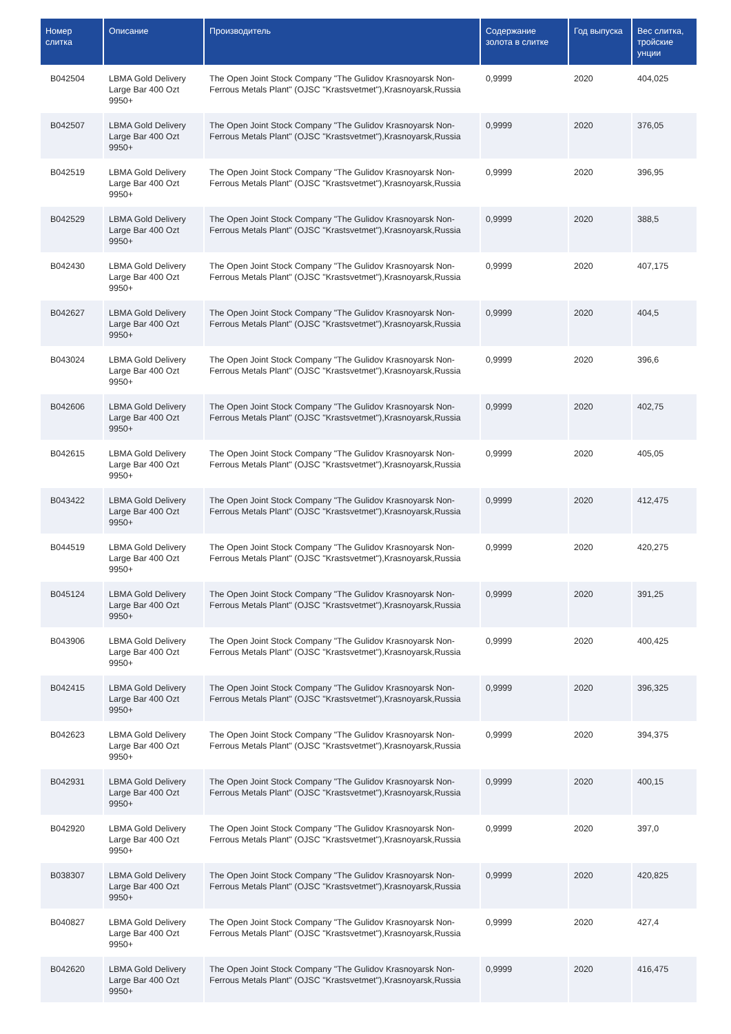| Номер слитка | Описание | Производитель | Содержание золота в слитке | Год выпуска | Вес слитка, тройские унции |
| --- | --- | --- | --- | --- | --- |
| B042504 | LBMA Gold Delivery Large Bar 400 Ozt 9950+ | The Open Joint Stock Company "The Gulidov Krasnoyarsk Non-Ferrous Metals Plant" (OJSC "Krastsvetmet"),Krasnoyarsk,Russia | 0,9999 | 2020 | 404,025 |
| B042507 | LBMA Gold Delivery Large Bar 400 Ozt 9950+ | The Open Joint Stock Company "The Gulidov Krasnoyarsk Non-Ferrous Metals Plant" (OJSC "Krastsvetmet"),Krasnoyarsk,Russia | 0,9999 | 2020 | 376,05 |
| B042519 | LBMA Gold Delivery Large Bar 400 Ozt 9950+ | The Open Joint Stock Company "The Gulidov Krasnoyarsk Non-Ferrous Metals Plant" (OJSC "Krastsvetmet"),Krasnoyarsk,Russia | 0,9999 | 2020 | 396,95 |
| B042529 | LBMA Gold Delivery Large Bar 400 Ozt 9950+ | The Open Joint Stock Company "The Gulidov Krasnoyarsk Non-Ferrous Metals Plant" (OJSC "Krastsvetmet"),Krasnoyarsk,Russia | 0,9999 | 2020 | 388,5 |
| B042430 | LBMA Gold Delivery Large Bar 400 Ozt 9950+ | The Open Joint Stock Company "The Gulidov Krasnoyarsk Non-Ferrous Metals Plant" (OJSC "Krastsvetmet"),Krasnoyarsk,Russia | 0,9999 | 2020 | 407,175 |
| B042627 | LBMA Gold Delivery Large Bar 400 Ozt 9950+ | The Open Joint Stock Company "The Gulidov Krasnoyarsk Non-Ferrous Metals Plant" (OJSC "Krastsvetmet"),Krasnoyarsk,Russia | 0,9999 | 2020 | 404,5 |
| B043024 | LBMA Gold Delivery Large Bar 400 Ozt 9950+ | The Open Joint Stock Company "The Gulidov Krasnoyarsk Non-Ferrous Metals Plant" (OJSC "Krastsvetmet"),Krasnoyarsk,Russia | 0,9999 | 2020 | 396,6 |
| B042606 | LBMA Gold Delivery Large Bar 400 Ozt 9950+ | The Open Joint Stock Company "The Gulidov Krasnoyarsk Non-Ferrous Metals Plant" (OJSC "Krastsvetmet"),Krasnoyarsk,Russia | 0,9999 | 2020 | 402,75 |
| B042615 | LBMA Gold Delivery Large Bar 400 Ozt 9950+ | The Open Joint Stock Company "The Gulidov Krasnoyarsk Non-Ferrous Metals Plant" (OJSC "Krastsvetmet"),Krasnoyarsk,Russia | 0,9999 | 2020 | 405,05 |
| B043422 | LBMA Gold Delivery Large Bar 400 Ozt 9950+ | The Open Joint Stock Company "The Gulidov Krasnoyarsk Non-Ferrous Metals Plant" (OJSC "Krastsvetmet"),Krasnoyarsk,Russia | 0,9999 | 2020 | 412,475 |
| B044519 | LBMA Gold Delivery Large Bar 400 Ozt 9950+ | The Open Joint Stock Company "The Gulidov Krasnoyarsk Non-Ferrous Metals Plant" (OJSC "Krastsvetmet"),Krasnoyarsk,Russia | 0,9999 | 2020 | 420,275 |
| B045124 | LBMA Gold Delivery Large Bar 400 Ozt 9950+ | The Open Joint Stock Company "The Gulidov Krasnoyarsk Non-Ferrous Metals Plant" (OJSC "Krastsvetmet"),Krasnoyarsk,Russia | 0,9999 | 2020 | 391,25 |
| B043906 | LBMA Gold Delivery Large Bar 400 Ozt 9950+ | The Open Joint Stock Company "The Gulidov Krasnoyarsk Non-Ferrous Metals Plant" (OJSC "Krastsvetmet"),Krasnoyarsk,Russia | 0,9999 | 2020 | 400,425 |
| B042415 | LBMA Gold Delivery Large Bar 400 Ozt 9950+ | The Open Joint Stock Company "The Gulidov Krasnoyarsk Non-Ferrous Metals Plant" (OJSC "Krastsvetmet"),Krasnoyarsk,Russia | 0,9999 | 2020 | 396,325 |
| B042623 | LBMA Gold Delivery Large Bar 400 Ozt 9950+ | The Open Joint Stock Company "The Gulidov Krasnoyarsk Non-Ferrous Metals Plant" (OJSC "Krastsvetmet"),Krasnoyarsk,Russia | 0,9999 | 2020 | 394,375 |
| B042931 | LBMA Gold Delivery Large Bar 400 Ozt 9950+ | The Open Joint Stock Company "The Gulidov Krasnoyarsk Non-Ferrous Metals Plant" (OJSC "Krastsvetmet"),Krasnoyarsk,Russia | 0,9999 | 2020 | 400,15 |
| B042920 | LBMA Gold Delivery Large Bar 400 Ozt 9950+ | The Open Joint Stock Company "The Gulidov Krasnoyarsk Non-Ferrous Metals Plant" (OJSC "Krastsvetmet"),Krasnoyarsk,Russia | 0,9999 | 2020 | 397,0 |
| B038307 | LBMA Gold Delivery Large Bar 400 Ozt 9950+ | The Open Joint Stock Company "The Gulidov Krasnoyarsk Non-Ferrous Metals Plant" (OJSC "Krastsvetmet"),Krasnoyarsk,Russia | 0,9999 | 2020 | 420,825 |
| B040827 | LBMA Gold Delivery Large Bar 400 Ozt 9950+ | The Open Joint Stock Company "The Gulidov Krasnoyarsk Non-Ferrous Metals Plant" (OJSC "Krastsvetmet"),Krasnoyarsk,Russia | 0,9999 | 2020 | 427,4 |
| B042620 | LBMA Gold Delivery Large Bar 400 Ozt 9950+ | The Open Joint Stock Company "The Gulidov Krasnoyarsk Non-Ferrous Metals Plant" (OJSC "Krastsvetmet"),Krasnoyarsk,Russia | 0,9999 | 2020 | 416,475 |